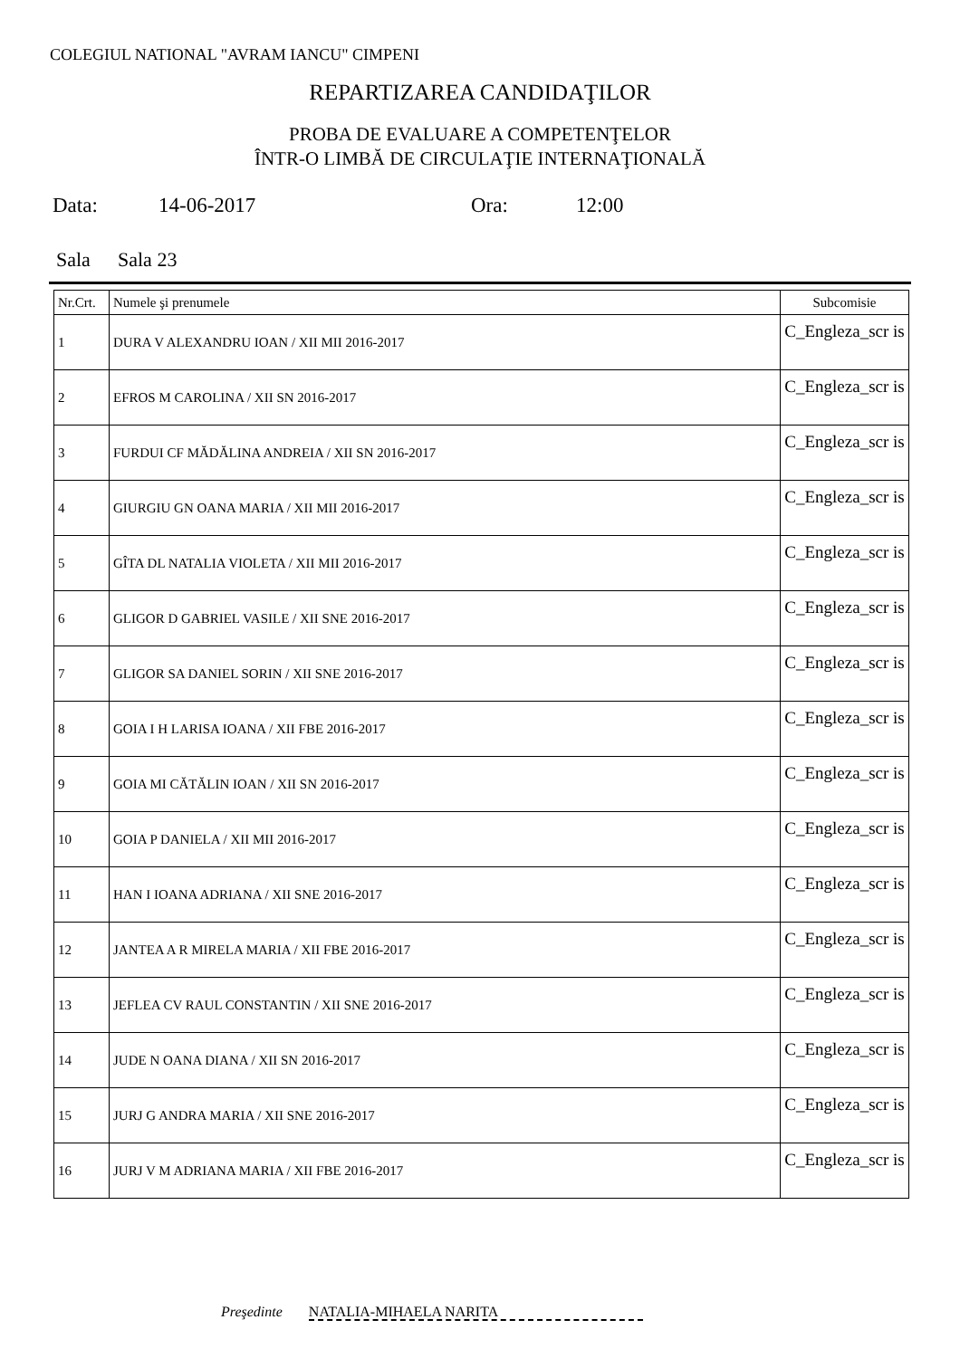COLEGIUL NATIONAL "AVRAM IANCU" CIMPENI
REPARTIZAREA CANDIDAŢILOR
PROBA DE EVALUARE A COMPETENŢELOR
ÎNTR-O LIMBĂ DE CIRCULAŢIE INTERNAŢIONALĂ
Data: 14-06-2017 Ora: 12:00
Sala Sala 23
| Nr.Crt. | Numele şi prenumele | Subcomisie |
| --- | --- | --- |
| 1 | DURA V ALEXANDRU IOAN / XII MII 2016-2017 | C_Engleza_scr is |
| 2 | EFROS M CAROLINA / XII SN 2016-2017 | C_Engleza_scr is |
| 3 | FURDUI CF MĂDĂLINA ANDREIA / XII SN 2016-2017 | C_Engleza_scr is |
| 4 | GIURGIU GN OANA MARIA / XII MII 2016-2017 | C_Engleza_scr is |
| 5 | GÎTA DL NATALIA VIOLETA / XII MII 2016-2017 | C_Engleza_scr is |
| 6 | GLIGOR D GABRIEL VASILE / XII SNE 2016-2017 | C_Engleza_scr is |
| 7 | GLIGOR SA DANIEL SORIN / XII SNE 2016-2017 | C_Engleza_scr is |
| 8 | GOIA I H LARISA IOANA / XII FBE 2016-2017 | C_Engleza_scr is |
| 9 | GOIA MI CĂTĂLIN IOAN / XII SN 2016-2017 | C_Engleza_scr is |
| 10 | GOIA P DANIELA / XII MII 2016-2017 | C_Engleza_scr is |
| 11 | HAN I IOANA ADRIANA / XII SNE 2016-2017 | C_Engleza_scr is |
| 12 | JANTEA A R MIRELA MARIA / XII FBE 2016-2017 | C_Engleza_scr is |
| 13 | JEFLEA CV RAUL CONSTANTIN / XII SNE 2016-2017 | C_Engleza_scr is |
| 14 | JUDE N OANA DIANA / XII SN 2016-2017 | C_Engleza_scr is |
| 15 | JURJ G ANDRA MARIA / XII SNE 2016-2017 | C_Engleza_scr is |
| 16 | JURJ V M ADRIANA MARIA / XII FBE 2016-2017 | C_Engleza_scr is |
Preşedinte NATALIA-MIHAELA NARITA